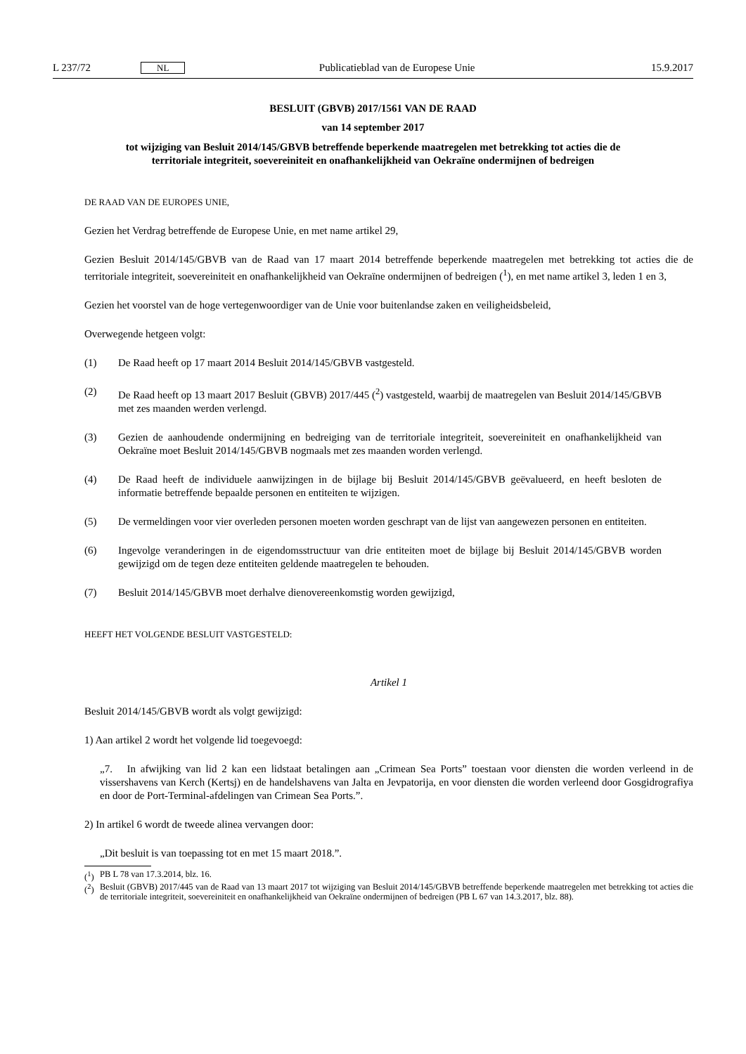L 237/72 NL Publicatieblad van de Europese Unie 15.9.2017
BESLUIT (GBVB) 2017/1561 VAN DE RAAD
van 14 september 2017
tot wijziging van Besluit 2014/145/GBVB betreffende beperkende maatregelen met betrekking tot acties die de territoriale integriteit, soevereiniteit en onafhankelijkheid van Oekraïne ondermijnen of bedreigen
DE RAAD VAN DE EUROPES UNIE,
Gezien het Verdrag betreffende de Europese Unie, en met name artikel 29,
Gezien Besluit 2014/145/GBVB van de Raad van 17 maart 2014 betreffende beperkende maatregelen met betrekking tot acties die de territoriale integriteit, soevereiniteit en onafhankelijkheid van Oekraïne ondermijnen of bedreigen (<sup>1</sup>), en met name artikel 3, leden 1 en 3,
Gezien het voorstel van de hoge vertegenwoordiger van de Unie voor buitenlandse zaken en veiligheidsbeleid,
Overwegende hetgeen volgt:
(1) De Raad heeft op 17 maart 2014 Besluit 2014/145/GBVB vastgesteld.
(2) De Raad heeft op 13 maart 2017 Besluit (GBVB) 2017/445 (<sup>2</sup>) vastgesteld, waarbij de maatregelen van Besluit 2014/145/GBVB met zes maanden werden verlengd.
(3) Gezien de aanhoudende ondermijning en bedreiging van de territoriale integriteit, soevereiniteit en onafhankelijkheid van Oekraïne moet Besluit 2014/145/GBVB nogmaals met zes maanden worden verlengd.
(4) De Raad heeft de individuele aanwijzingen in de bijlage bij Besluit 2014/145/GBVB geëvalueerd, en heeft besloten de informatie betreffende bepaalde personen en entiteiten te wijzigen.
(5) De vermeldingen voor vier overleden personen moeten worden geschrapt van de lijst van aangewezen personen en entiteiten.
(6) Ingevolge veranderingen in de eigendomsstructuur van drie entiteiten moet de bijlage bij Besluit 2014/145/GBVB worden gewijzigd om de tegen deze entiteiten geldende maatregelen te behouden.
(7) Besluit 2014/145/GBVB moet derhalve dienovereenkomstig worden gewijzigd,
HEEFT HET VOLGENDE BESLUIT VASTGESTELD:
Artikel 1
Besluit 2014/145/GBVB wordt als volgt gewijzigd:
1) Aan artikel 2 wordt het volgende lid toegevoegd:
„7. In afwijking van lid 2 kan een lidstaat betalingen aan „Crimean Sea Ports” toestaan voor diensten die worden verleend in de vissershavens van Kerch (Kertsj) en de handelshavens van Jalta en Jevpatorija, en voor diensten die worden verleend door Gosgidrografiya en door de Port-Terminal-afdelingen van Crimean Sea Ports.”.
2) In artikel 6 wordt de tweede alinea vervangen door:
„Dit besluit is van toepassing tot en met 15 maart 2018.”.
(<sup>1</sup>) PB L 78 van 17.3.2014, blz. 16.
(<sup>2</sup>) Besluit (GBVB) 2017/445 van de Raad van 13 maart 2017 tot wijziging van Besluit 2014/145/GBVB betreffende beperkende maatregelen met betrekking tot acties die de territoriale integriteit, soevereiniteit en onafhankelijkheid van Oekraïne ondermijnen of bedreigen (PB L 67 van 14.3.2017, blz. 88).